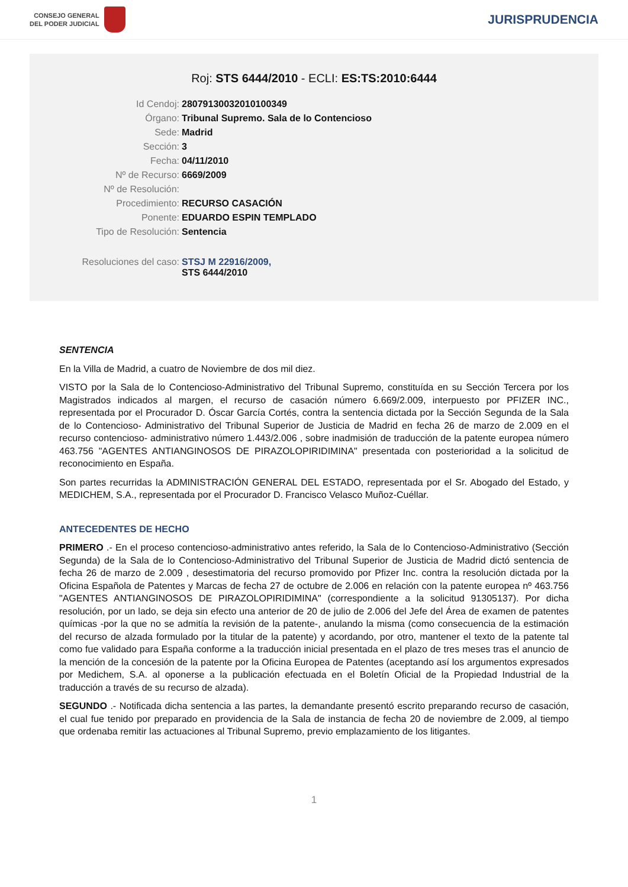CONSEJO GENERAL
DEL PODER JUDICIAL
JURISPRUDENCIA
Roj: STS 6444/2010 - ECLI: ES:TS:2010:6444
| Id Cendoj: | 28079130032010100349 |
| Órgano: | Tribunal Supremo. Sala de lo Contencioso |
| Sede: | Madrid |
| Sección: | 3 |
| Fecha: | 04/11/2010 |
| Nº de Recurso: | 6669/2009 |
| Nº de Resolución: | |
| Procedimiento: | RECURSO CASACIÓN |
| Ponente: | EDUARDO ESPIN TEMPLADO |
| Tipo de Resolución: | Sentencia |
| Resoluciones del caso: | STSJ M 22916/2009, STS 6444/2010 |
SENTENCIA
En la Villa de Madrid, a cuatro de Noviembre de dos mil diez.
VISTO por la Sala de lo Contencioso-Administrativo del Tribunal Supremo, constituída en su Sección Tercera por los Magistrados indicados al margen, el recurso de casación número 6.669/2.009, interpuesto por PFIZER INC., representada por el Procurador D. Óscar García Cortés, contra la sentencia dictada por la Sección Segunda de la Sala de lo Contencioso- Administrativo del Tribunal Superior de Justicia de Madrid en fecha 26 de marzo de 2.009 en el recurso contencioso- administrativo número 1.443/2.006 , sobre inadmisión de traducción de la patente europea número 463.756 "AGENTES ANTIANGINOSOS DE PIRAZOLOPIRIDIMINA" presentada con posterioridad a la solicitud de reconocimiento en España.
Son partes recurridas la ADMINISTRACIÓN GENERAL DEL ESTADO, representada por el Sr. Abogado del Estado, y MEDICHEM, S.A., representada por el Procurador D. Francisco Velasco Muñoz-Cuéllar.
ANTECEDENTES DE HECHO
PRIMERO .- En el proceso contencioso-administrativo antes referido, la Sala de lo Contencioso-Administrativo (Sección Segunda) de la Sala de lo Contencioso-Administrativo del Tribunal Superior de Justicia de Madrid dictó sentencia de fecha 26 de marzo de 2.009 , desestimatoria del recurso promovido por Pfizer Inc. contra la resolución dictada por la Oficina Española de Patentes y Marcas de fecha 27 de octubre de 2.006 en relación con la patente europea nº 463.756 "AGENTES ANTIANGINOSOS DE PIRAZOLOPIRIDIMINA" (correspondiente a la solicitud 91305137). Por dicha resolución, por un lado, se deja sin efecto una anterior de 20 de julio de 2.006 del Jefe del Área de examen de patentes químicas -por la que no se admitía la revisión de la patente-, anulando la misma (como consecuencia de la estimación del recurso de alzada formulado por la titular de la patente) y acordando, por otro, mantener el texto de la patente tal como fue validado para España conforme a la traducción inicial presentada en el plazo de tres meses tras el anuncio de la mención de la concesión de la patente por la Oficina Europea de Patentes (aceptando así los argumentos expresados por Medichem, S.A. al oponerse a la publicación efectuada en el Boletín Oficial de la Propiedad Industrial de la traducción a través de su recurso de alzada).
SEGUNDO .- Notificada dicha sentencia a las partes, la demandante presentó escrito preparando recurso de casación, el cual fue tenido por preparado en providencia de la Sala de instancia de fecha 20 de noviembre de 2.009, al tiempo que ordenaba remitir las actuaciones al Tribunal Supremo, previo emplazamiento de los litigantes.
1